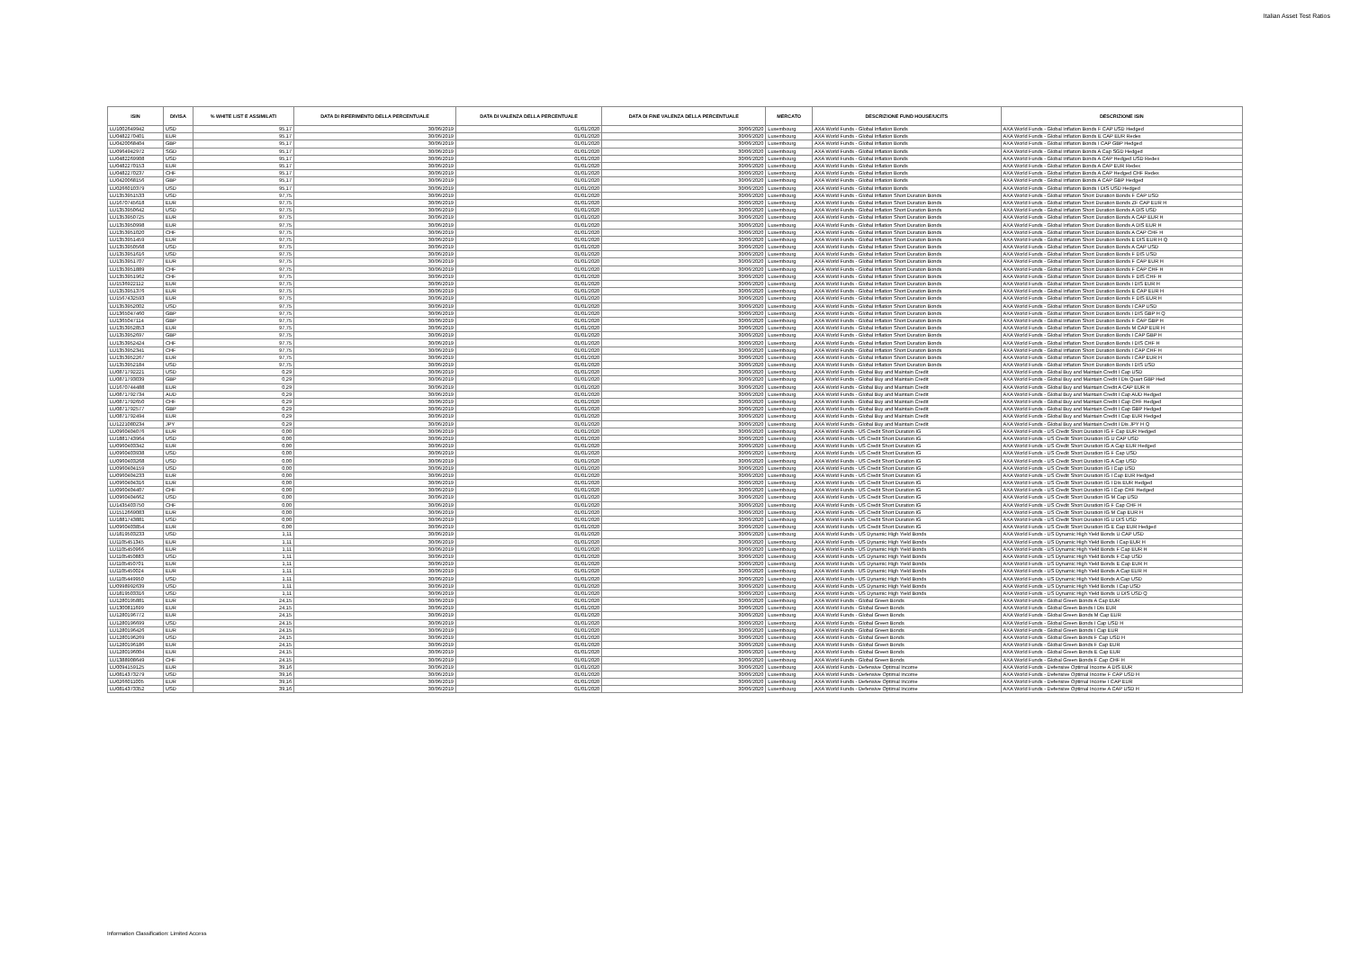Italian Asset Test Ratios
| ISIN | DIVISA | % WHITE LIST E ASSIMILATI | DATA DI RIFERIMENTO DELLA PERCENTUALE | DATA DI VALENZA DELLA PERCENTUALE | DATA DI FINE VALENZA DELLA PERCENTUALE | MERCATO | DESCRIZIONE FUND HOUSE/UCITS | DESCRIZIONE ISIN |
| --- | --- | --- | --- | --- | --- | --- | --- | --- |
| LU1002649942 | USD | 95,17 | 30/06/2019 | 01/01/2020 | 30/06/2020 | Luxembourg | AXA World Funds - Global Inflation Bonds | AXA World Funds - Global Inflation Bonds F CAP USD Hedged |
| LU0482270401 | EUR | 95,17 | 30/06/2019 | 01/01/2020 | 30/06/2020 | Luxembourg | AXA World Funds - Global Inflation Bonds | AXA World Funds - Global Inflation Bonds E CAP EUR Redex |
| LU0420068404 | GBP | 95,17 | 30/06/2019 | 01/01/2020 | 30/06/2020 | Luxembourg | AXA World Funds - Global Inflation Bonds | AXA World Funds - Global Inflation Bonds I CAP GBP Hedged |
| LU0964942972 | SGD | 95,17 | 30/06/2019 | 01/01/2020 | 30/06/2020 | Luxembourg | AXA World Funds - Global Inflation Bonds | AXA World Funds - Global Inflation Bonds A Cap SGD Hedged |
| LU0482269908 | USD | 95,17 | 30/06/2019 | 01/01/2020 | 30/06/2020 | Luxembourg | AXA World Funds - Global Inflation Bonds | AXA World Funds - Global Inflation Bonds A CAP Hedged USD Redex |
| LU0482270153 | EUR | 95,17 | 30/06/2019 | 01/01/2020 | 30/06/2020 | Luxembourg | AXA World Funds - Global Inflation Bonds | AXA World Funds - Global Inflation Bonds A CAP EUR Redex |
| LU0482270237 | CHF | 95,17 | 30/06/2019 | 01/01/2020 | 30/06/2020 | Luxembourg | AXA World Funds - Global Inflation Bonds | AXA World Funds - Global Inflation Bonds A CAP Hedged CHF Redex |
| LU0420068156 | GBP | 95,17 | 30/06/2019 | 01/01/2020 | 30/06/2020 | Luxembourg | AXA World Funds - Global Inflation Bonds | AXA World Funds - Global Inflation Bonds A CAP GBP Hedged |
| LU0266010379 | USD | 95,17 | 30/06/2019 | 01/01/2020 | 30/06/2020 | Luxembourg | AXA World Funds - Global Inflation Bonds | AXA World Funds - Global Inflation Bonds I DIS USD Hedged |
| LU1353951533 | USD | 97,75 | 30/06/2019 | 01/01/2020 | 30/06/2020 | Luxembourg | AXA World Funds - Global Inflation Short Duration Bonds | AXA World Funds - Global Inflation Short Duration Bonds F CAP USD |
| LU1670745618 | EUR | 97,75 | 30/06/2019 | 01/01/2020 | 30/06/2020 | Luxembourg | AXA World Funds - Global Inflation Short Duration Bonds | AXA World Funds - Global Inflation Short Duration Bonds ZF CAP EUR H |
| LU1353950642 | USD | 97,75 | 30/06/2019 | 01/01/2020 | 30/06/2020 | Luxembourg | AXA World Funds - Global Inflation Short Duration Bonds | AXA World Funds - Global Inflation Short Duration Bonds A DIS USD |
| LU1353950725 | EUR | 97,75 | 30/06/2019 | 01/01/2020 | 30/06/2020 | Luxembourg | AXA World Funds - Global Inflation Short Duration Bonds | AXA World Funds - Global Inflation Short Duration Bonds A CAP EUR H |
| LU1353950998 | EUR | 97,75 | 30/06/2019 | 01/01/2020 | 30/06/2020 | Luxembourg | AXA World Funds - Global Inflation Short Duration Bonds | AXA World Funds - Global Inflation Short Duration Bonds A DIS EUR H |
| LU1353951020 | CHF | 97,75 | 30/06/2019 | 01/01/2020 | 30/06/2020 | Luxembourg | AXA World Funds - Global Inflation Short Duration Bonds | AXA World Funds - Global Inflation Short Duration Bonds A CAP CHF H |
| LU1353951459 | EUR | 97,75 | 30/06/2019 | 01/01/2020 | 30/06/2020 | Luxembourg | AXA World Funds - Global Inflation Short Duration Bonds | AXA World Funds - Global Inflation Short Duration Bonds E DIS EUR H Q |
| LU1353950568 | USD | 97,75 | 30/06/2019 | 01/01/2020 | 30/06/2020 | Luxembourg | AXA World Funds - Global Inflation Short Duration Bonds | AXA World Funds - Global Inflation Short Duration Bonds A CAP USD |
| LU1353951616 | USD | 97,75 | 30/06/2019 | 01/01/2020 | 30/06/2020 | Luxembourg | AXA World Funds - Global Inflation Short Duration Bonds | AXA World Funds - Global Inflation Short Duration Bonds F DIS USD |
| LU1353951707 | EUR | 97,75 | 30/06/2019 | 01/01/2020 | 30/06/2020 | Luxembourg | AXA World Funds - Global Inflation Short Duration Bonds | AXA World Funds - Global Inflation Short Duration Bonds F CAP EUR H |
| LU1353951889 | CHF | 97,75 | 30/06/2019 | 01/01/2020 | 30/06/2020 | Luxembourg | AXA World Funds - Global Inflation Short Duration Bonds | AXA World Funds - Global Inflation Short Duration Bonds F CAP CHF H |
| LU1353951962 | CHF | 97,75 | 30/06/2019 | 01/01/2020 | 30/06/2020 | Luxembourg | AXA World Funds - Global Inflation Short Duration Bonds | AXA World Funds - Global Inflation Short Duration Bonds F DIS CHF H |
| LU1536922112 | EUR | 97,75 | 30/06/2019 | 01/01/2020 | 30/06/2020 | Luxembourg | AXA World Funds - Global Inflation Short Duration Bonds | AXA World Funds - Global Inflation Short Duration Bonds I DIS EUR H |
| LU1353951376 | EUR | 97,75 | 30/06/2019 | 01/01/2020 | 30/06/2020 | Luxembourg | AXA World Funds - Global Inflation Short Duration Bonds | AXA World Funds - Global Inflation Short Duration Bonds E CAP EUR H |
| LU1567432593 | EUR | 97,75 | 30/06/2019 | 01/01/2020 | 30/06/2020 | Luxembourg | AXA World Funds - Global Inflation Short Duration Bonds | AXA World Funds - Global Inflation Short Duration Bonds F DIS EUR H |
| LU1353952002 | USD | 97,75 | 30/06/2019 | 01/01/2020 | 30/06/2020 | Luxembourg | AXA World Funds - Global Inflation Short Duration Bonds | AXA World Funds - Global Inflation Short Duration Bonds I CAP USD |
| LU1365047460 | GBP | 97,75 | 30/06/2019 | 01/01/2020 | 30/06/2020 | Luxembourg | AXA World Funds - Global Inflation Short Duration Bonds | AXA World Funds - Global Inflation Short Duration Bonds I DIS GBP H Q |
| LU1365047114 | GBP | 97,75 | 30/06/2019 | 01/01/2020 | 30/06/2020 | Luxembourg | AXA World Funds - Global Inflation Short Duration Bonds | AXA World Funds - Global Inflation Short Duration Bonds F CAP GBP H |
| LU1353952853 | EUR | 97,75 | 30/06/2019 | 01/01/2020 | 30/06/2020 | Luxembourg | AXA World Funds - Global Inflation Short Duration Bonds | AXA World Funds - Global Inflation Short Duration Bonds M CAP EUR H |
| LU1353952697 | GBP | 97,75 | 30/06/2019 | 01/01/2020 | 30/06/2020 | Luxembourg | AXA World Funds - Global Inflation Short Duration Bonds | AXA World Funds - Global Inflation Short Duration Bonds I CAP GBP H |
| LU1353952424 | CHF | 97,75 | 30/06/2019 | 01/01/2020 | 30/06/2020 | Luxembourg | AXA World Funds - Global Inflation Short Duration Bonds | AXA World Funds - Global Inflation Short Duration Bonds I DIS CHF H |
| LU1353952341 | CHF | 97,75 | 30/06/2019 | 01/01/2020 | 30/06/2020 | Luxembourg | AXA World Funds - Global Inflation Short Duration Bonds | AXA World Funds - Global Inflation Short Duration Bonds I CAP CHF H |
| LU1353952267 | EUR | 97,75 | 30/06/2019 | 01/01/2020 | 30/06/2020 | Luxembourg | AXA World Funds - Global Inflation Short Duration Bonds | AXA World Funds - Global Inflation Short Duration Bonds I CAP EUR H |
| LU1353952184 | USD | 97,75 | 30/06/2019 | 01/01/2020 | 30/06/2020 | Luxembourg | AXA World Funds - Global Inflation Short Duration Bonds | AXA World Funds - Global Inflation Short Duration Bonds I DIS USD |
| LU0871792221 | USD | 0,29 | 30/06/2019 | 01/01/2020 | 30/06/2020 | Luxembourg | AXA World Funds - Global Buy and Maintain Credit | AXA World Funds - Global Buy and Maintain Credit I Cap USD |
| LU0871793039 | GBP | 0,29 | 30/06/2019 | 01/01/2020 | 30/06/2020 | Luxembourg | AXA World Funds - Global Buy and Maintain Credit | AXA World Funds - Global Buy and Maintain Credit I Dis Quart GBP Hed |
| LU1670744488 | EUR | 0,29 | 30/06/2019 | 01/01/2020 | 30/06/2020 | Luxembourg | AXA World Funds - Global Buy and Maintain Credit | AXA World Funds - Global Buy and Maintain Credit A CAP EUR H |
| LU0871792734 | AUD | 0,29 | 30/06/2019 | 01/01/2020 | 30/06/2020 | Luxembourg | AXA World Funds - Global Buy and Maintain Credit | AXA World Funds - Global Buy and Maintain Credit I Cap AUD Hedged |
| LU0871792650 | CHF | 0,29 | 30/06/2019 | 01/01/2020 | 30/06/2020 | Luxembourg | AXA World Funds - Global Buy and Maintain Credit | AXA World Funds - Global Buy and Maintain Credit I Cap CHF Hedged |
| LU0871792577 | GBP | 0,29 | 30/06/2019 | 01/01/2020 | 30/06/2020 | Luxembourg | AXA World Funds - Global Buy and Maintain Credit | AXA World Funds - Global Buy and Maintain Credit I Cap GBP Hedged |
| LU0871792494 | EUR | 0,29 | 30/06/2019 | 01/01/2020 | 30/06/2020 | Luxembourg | AXA World Funds - Global Buy and Maintain Credit | AXA World Funds - Global Buy and Maintain Credit I Cap EUR Hedged |
| LU1221080234 | JPY | 0,29 | 30/06/2019 | 01/01/2020 | 30/06/2020 | Luxembourg | AXA World Funds - Global Buy and Maintain Credit | AXA World Funds - Global Buy and Maintain Credit I Dis JPY H Q |
| LU0960404076 | EUR | 0,00 | 30/06/2019 | 01/01/2020 | 30/06/2020 | Luxembourg | AXA World Funds - US Credit Short Duration IG | AXA World Funds - US Credit Short Duration IG F Cap EUR Hedged |
| LU1881743964 | USD | 0,00 | 30/06/2019 | 01/01/2020 | 30/06/2020 | Luxembourg | AXA World Funds - US Credit Short Duration IG | AXA World Funds - US Credit Short Duration IG U CAP USD |
| LU0960403342 | EUR | 0,00 | 30/06/2019 | 01/01/2020 | 30/06/2020 | Luxembourg | AXA World Funds - US Credit Short Duration IG | AXA World Funds - US Credit Short Duration IG A Cap EUR Hedged |
| LU0960403938 | USD | 0,00 | 30/06/2019 | 01/01/2020 | 30/06/2020 | Luxembourg | AXA World Funds - US Credit Short Duration IG | AXA World Funds - US Credit Short Duration IG F Cap USD |
| LU0960403268 | USD | 0,00 | 30/06/2019 | 01/01/2020 | 30/06/2020 | Luxembourg | AXA World Funds - US Credit Short Duration IG | AXA World Funds - US Credit Short Duration IG A Cap USD |
| LU0960404159 | USD | 0,00 | 30/06/2019 | 01/01/2020 | 30/06/2020 | Luxembourg | AXA World Funds - US Credit Short Duration IG | AXA World Funds - US Credit Short Duration IG I Cap USD |
| LU0960404233 | EUR | 0,00 | 30/06/2019 | 01/01/2020 | 30/06/2020 | Luxembourg | AXA World Funds - US Credit Short Duration IG | AXA World Funds - US Credit Short Duration IG I Cap EUR Hedged |
| LU0960404316 | EUR | 0,00 | 30/06/2019 | 01/01/2020 | 30/06/2020 | Luxembourg | AXA World Funds - US Credit Short Duration IG | AXA World Funds - US Credit Short Duration IG I Dis EUR Hedged |
| LU0960404407 | CHF | 0,00 | 30/06/2019 | 01/01/2020 | 30/06/2020 | Luxembourg | AXA World Funds - US Credit Short Duration IG | AXA World Funds - US Credit Short Duration IG I Cap CHF Hedged |
| LU0960404662 | USD | 0,00 | 30/06/2019 | 01/01/2020 | 30/06/2020 | Luxembourg | AXA World Funds - US Credit Short Duration IG | AXA World Funds - US Credit Short Duration IG M Cap USD |
| LU1435403750 | CHF | 0,00 | 30/06/2019 | 01/01/2020 | 30/06/2020 | Luxembourg | AXA World Funds - US Credit Short Duration IG | AXA World Funds - US Credit Short Duration IG F Cap CHF H |
| LU1512669083 | EUR | 0,00 | 30/06/2019 | 01/01/2020 | 30/06/2020 | Luxembourg | AXA World Funds - US Credit Short Duration IG | AXA World Funds - US Credit Short Duration IG M Cap EUR H |
| LU1881743881 | USD | 0,00 | 30/06/2019 | 01/01/2020 | 30/06/2020 | Luxembourg | AXA World Funds - US Credit Short Duration IG | AXA World Funds - US Credit Short Duration IG U DIS USD |
| LU0960403854 | EUR | 0,00 | 30/06/2019 | 01/01/2020 | 30/06/2020 | Luxembourg | AXA World Funds - US Credit Short Duration IG | AXA World Funds - US Credit Short Duration IG E Cap EUR Hedged |
| LU1819503233 | USD | 1,11 | 30/06/2019 | 01/01/2020 | 30/06/2020 | Luxembourg | AXA World Funds - US Dynamic High Yield Bonds | AXA World Funds - US Dynamic High Yield Bonds U CAP USD |
| LU1105451345 | EUR | 1,11 | 30/06/2019 | 01/01/2020 | 30/06/2020 | Luxembourg | AXA World Funds - US Dynamic High Yield Bonds | AXA World Funds - US Dynamic High Yield Bonds I Cap EUR H |
| LU1105450966 | EUR | 1,11 | 30/06/2019 | 01/01/2020 | 30/06/2020 | Luxembourg | AXA World Funds - US Dynamic High Yield Bonds | AXA World Funds - US Dynamic High Yield Bonds F Cap EUR H |
| LU1105450883 | USD | 1,11 | 30/06/2019 | 01/01/2020 | 30/06/2020 | Luxembourg | AXA World Funds - US Dynamic High Yield Bonds | AXA World Funds - US Dynamic High Yield Bonds F Cap USD |
| LU1105450701 | EUR | 1,11 | 30/06/2019 | 01/01/2020 | 30/06/2020 | Luxembourg | AXA World Funds - US Dynamic High Yield Bonds | AXA World Funds - US Dynamic High Yield Bonds E Cap EUR H |
| LU1105450024 | EUR | 1,11 | 30/06/2019 | 01/01/2020 | 30/06/2020 | Luxembourg | AXA World Funds - US Dynamic High Yield Bonds | AXA World Funds - US Dynamic High Yield Bonds A Cap EUR H |
| LU1105449950 | USD | 1,11 | 30/06/2019 | 01/01/2020 | 30/06/2020 | Luxembourg | AXA World Funds - US Dynamic High Yield Bonds | AXA World Funds - US Dynamic High Yield Bonds A Cap USD |
| LU0998992639 | USD | 1,11 | 30/06/2019 | 01/01/2020 | 30/06/2020 | Luxembourg | AXA World Funds - US Dynamic High Yield Bonds | AXA World Funds - US Dynamic High Yield Bonds I Cap USD |
| LU1819503316 | USD | 1,11 | 30/06/2019 | 01/01/2020 | 30/06/2020 | Luxembourg | AXA World Funds - US Dynamic High Yield Bonds | AXA World Funds - US Dynamic High Yield Bonds U DIS USD Q |
| LU1280195881 | EUR | 24,15 | 30/06/2019 | 01/01/2020 | 30/06/2020 | Luxembourg | AXA World Funds - Global Green Bonds | AXA World Funds - Global Green Bonds A Cap EUR |
| LU1300811699 | EUR | 24,15 | 30/06/2019 | 01/01/2020 | 30/06/2020 | Luxembourg | AXA World Funds - Global Green Bonds | AXA World Funds - Global Green Bonds I Dis EUR |
| LU1280196772 | EUR | 24,15 | 30/06/2019 | 01/01/2020 | 30/06/2020 | Luxembourg | AXA World Funds - Global Green Bonds | AXA World Funds - Global Green Bonds M Cap EUR |
| LU1280196699 | USD | 24,15 | 30/06/2019 | 01/01/2020 | 30/06/2020 | Luxembourg | AXA World Funds - Global Green Bonds | AXA World Funds - Global Green Bonds I Cap USD H |
| LU1280196426 | EUR | 24,15 | 30/06/2019 | 01/01/2020 | 30/06/2020 | Luxembourg | AXA World Funds - Global Green Bonds | AXA World Funds - Global Green Bonds I Cap EUR |
| LU1280196269 | USD | 24,15 | 30/06/2019 | 01/01/2020 | 30/06/2020 | Luxembourg | AXA World Funds - Global Green Bonds | AXA World Funds - Global Green Bonds F Cap USD H |
| LU1280196186 | EUR | 24,15 | 30/06/2019 | 01/01/2020 | 30/06/2020 | Luxembourg | AXA World Funds - Global Green Bonds | AXA World Funds - Global Green Bonds F Cap EUR |
| LU1280196004 | EUR | 24,15 | 30/06/2019 | 01/01/2020 | 30/06/2020 | Luxembourg | AXA World Funds - Global Green Bonds | AXA World Funds - Global Green Bonds E Cap EUR |
| LU1388908649 | CHF | 24,15 | 30/06/2019 | 01/01/2020 | 30/06/2020 | Luxembourg | AXA World Funds - Global Green Bonds | AXA World Funds - Global Green Bonds F Cap CHF H |
| LU0094159125 | EUR | 39,16 | 30/06/2019 | 01/01/2020 | 30/06/2020 | Luxembourg | AXA World Funds - Defensive Optimal Income | AXA World Funds - Defensive Optimal Income A DIS EUR |
| LU0814373279 | USD | 39,16 | 30/06/2019 | 01/01/2020 | 30/06/2020 | Luxembourg | AXA World Funds - Defensive Optimal Income | AXA World Funds - Defensive Optimal Income F CAP USD H |
| LU0266011005 | EUR | 39,16 | 30/06/2019 | 01/01/2020 | 30/06/2020 | Luxembourg | AXA World Funds - Defensive Optimal Income | AXA World Funds - Defensive Optimal Income I CAP EUR |
| LU0814373352 | USD | 39,16 | 30/06/2019 | 01/01/2020 | 30/06/2020 | Luxembourg | AXA World Funds - Defensive Optimal Income | AXA World Funds - Defensive Optimal Income A CAP USD H |
Information Classification: Limited Access